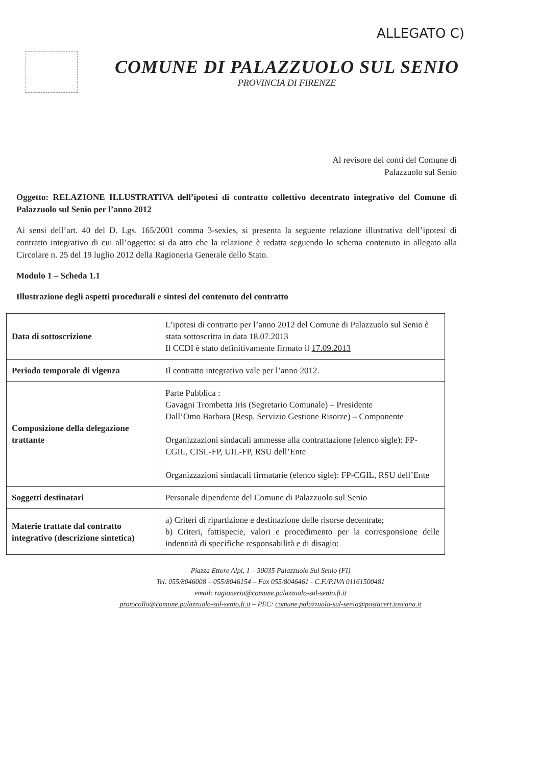ALLEGATO C)
COMUNE DI PALAZZUOLO SUL SENIO
PROVINCIA DI FIRENZE
Al revisore dei conti del Comune di
Palazzuolo sul Senio
Oggetto: RELAZIONE ILLUSTRATIVA dell’ipotesi di contratto collettivo decentrato integrativo del Comune di Palazzuolo sul Senio per l’anno 2012
Ai sensi dell’art. 40 del D. Lgs. 165/2001 comma 3-sexies, si presenta la seguente relazione illustrativa dell’ipotesi di contratto integrativo di cui all’oggetto: si da atto che la relazione è redatta seguendo lo schema contenuto in allegato alla Circolare n. 25 del 19 luglio 2012 della Ragioneria Generale dello Stato.
Modulo 1 – Scheda 1.1
Illustrazione degli aspetti procedurali e sintesi del contenuto del contratto
| Data di sottoscrizione | L’ipotesi di contratto per l’anno 2012 del Comune di Palazzuolo sul Senio è stata sottoscritta in data 18.07.2013 Il CCDI è stato definitivamente firmato il 17.09.2013 |
| Periodo temporale di vigenza | Il contratto integrativo vale per l’anno 2012. |
| Composizione della delegazione trattante | Parte Pubblica : Gavagni Trombetta Iris (Segretario Comunale) – Presidente Dall’Omo Barbara (Resp. Servizio Gestione Risorze) – Componente Organizzazioni sindacali ammesse alla contrattazione (elenco sigle): FP-CGIL, CISL-FP, UIL-FP, RSU dell’Ente Organizzazioni sindacali firmatarie (elenco sigle): FP-CGIL, RSU dell’Ente |
| Soggetti destinatari | Personale dipendente del Comune di Palazzuolo sul Senio |
| Materie trattate dal contratto integrativo (descrizione sintetica) | a) Criteri di ripartizione e destinazione delle risorse decentrate; b) Criteri, fattispecie, valori e procedimento per la corresponsione delle indennità di specifiche responsabilità e di disagio: |
Piazza Ettore Alpi, 1 – 50035 Palazzuolo Sul Senio (FI)
Tel. 055/8046008 – 055/8046154 – Fax 055/8046461 - C.F./P.IVA 01161500481
email: ragioneria@comune.palazzuolo-sul-senio.fi.it
protocollo@comune.palazzuolo-sul-senio.fi.it – PEC: comune.palazzuolo-sul-senio@postacert.toscana.it